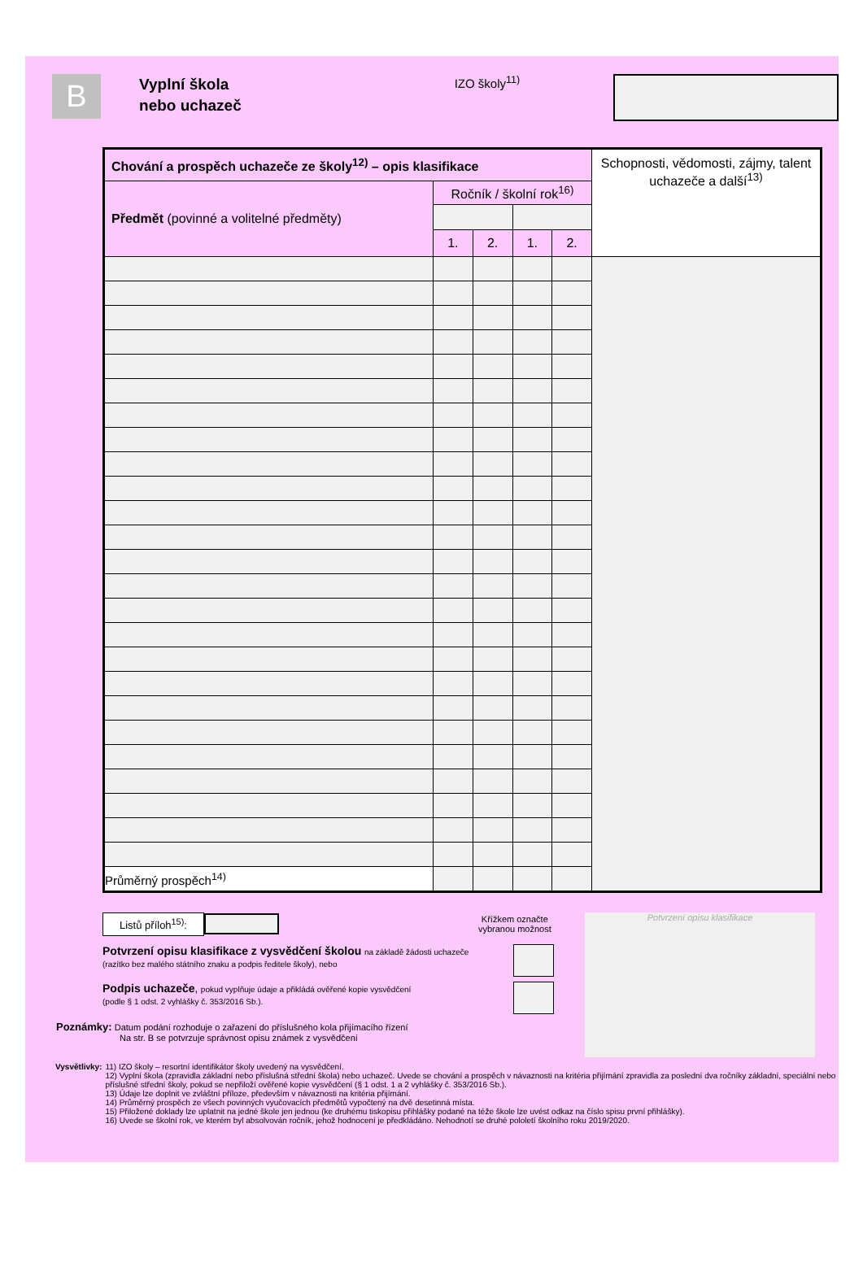B
Vyplní škola
nebo uchazeč
IZO školy<sup>11)</sup>
| Chování a prospěch uchazeče ze školy<sup>12)</sup> – opis klasifikace | | | | | Schopnosti, vědomosti, zájmy, talent uchazeče a další<sup>13)</sup> |
| Předmět (povinné a volitelné předměty) | Ročník / školní rok<sup>16)</sup> | | | | |
| | 1. | 2. | 1. | 2. | |
| Průměrný prospěch<sup>14)</sup> | | | | | |
Listů příloh<sup>15)</sup>: Křížkem označte
vybranou možnost
Potvrzení opisu klasifikace z vysvědčení školou na základě žádosti uchazeče
(razítko bez malého státního znaku a podpis ředitele školy), nebo
Podpis uchazeče, pokud vyplňuje údaje a přikládá ověřené kopie vysvědčení
(podle § 1 odst. 2 vyhlášky č. 353/2016 Sb.).
Poznámky: Datum podání rozhoduje o zařazení do příslušného kola přijímacího řízení
Na str. B se potvrzuje správnost opisu známek z vysvědčení
Potvrzení opisu klasifikace
Vysvětlivky: 11) IZO školy – resortní identifikátor školy uvedený na vysvědčení.
12) Vyplní škola (zpravidla základní nebo příslušná střední škola) nebo uchazeč. Uvede se chování a prospěch v návaznosti na kritéria přijímání zpravidla za poslední dva ročníky základní, speciální nebo příslušné střední školy, pokud se nepřiloží ověřené kopie vysvědčení (§ 1 odst. 1 a 2 vyhlášky č. 353/2016 Sb.).
13) Údaje lze doplnit ve zvláštní příloze, především v návaznosti na kritéria přijímání.
14) Průměrný prospěch ze všech povinných vyučovacích předmětů vypočtený na dvě desetinná místa.
15) Přiložené doklady lze uplatnit na jedné škole jen jednou (ke druhému tiskopisu přihlášky podané na téže škole lze uvést odkaz na číslo spisu první přihlášky).
16) Uvede se školní rok, ve kterém byl absolvován ročník, jehož hodnocení je předkládáno. Nehodnotí se druhé pololetí školního roku 2019/2020.